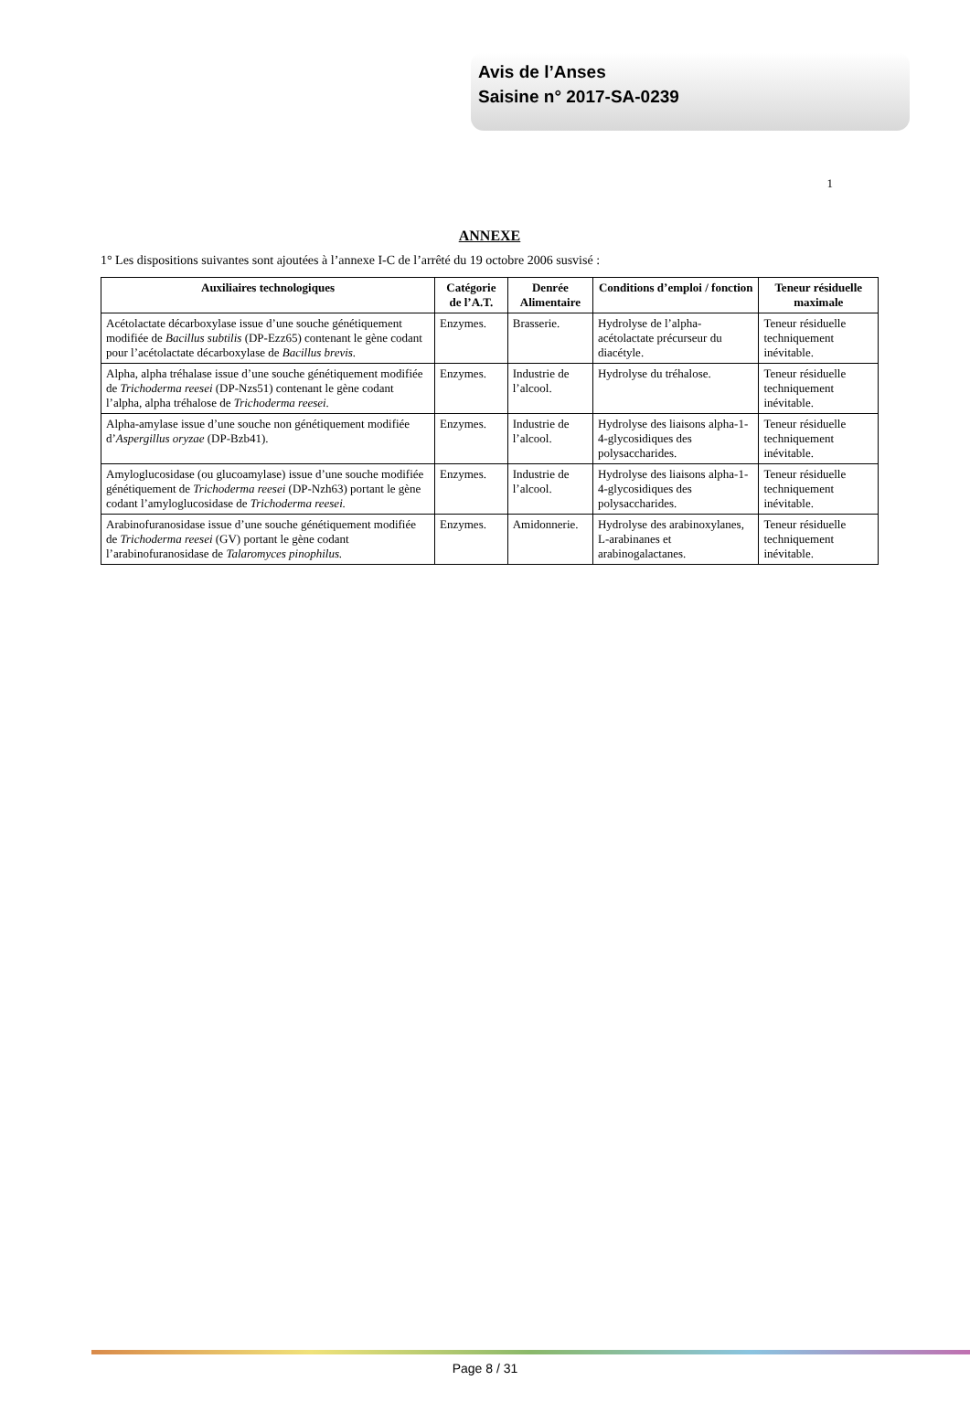Avis de l’Anses
Saisine n° 2017-SA-0239
1
ANNEXE
1° Les dispositions suivantes sont ajoutées à l’annexe I-C de l’arrêté du 19 octobre 2006 susvisé :
| Auxiliaires technologiques | Catégorie de l’A.T. | Denrée Alimentaire | Conditions d’emploi / fonction | Teneur résiduelle maximale |
| --- | --- | --- | --- | --- |
| Acétolactate décarboxylase issue d’une souche génétiquement modifiée de Bacillus subtilis (DP-Ezz65) contenant le gène codant pour l’acétolactate décarboxylase de Bacillus brevis. | Enzymes. | Brasserie. | Hydrolyse de l’alpha-acétolactate précurseur du diacétyle. | Teneur résiduelle techniquement inévitable. |
| Alpha, alpha tréhalase issue d’une souche génétiquement modifiée de Trichoderma reesei (DP-Nzs51) contenant le gène codant l’alpha, alpha tréhalose de Trichoderma reesei. | Enzymes. | Industrie de l’alcool. | Hydrolyse du tréhalose. | Teneur résiduelle techniquement inévitable. |
| Alpha-amylase issue d’une souche non génétiquement modifiée d’ Aspergillus oryzae (DP-Bzb41). | Enzymes. | Industrie de l’alcool. | Hydrolyse des liaisons alpha-1-4-glycosidiques des polysaccharides. | Teneur résiduelle techniquement inévitable. |
| Amyloglucosidase (ou glucoamylase) issue d’une souche modifiée génétiquement de Trichoderma reesei (DP-Nzh63) portant le gène codant l’amyloglucosidase de Trichoderma reesei. | Enzymes. | Industrie de l’alcool. | Hydrolyse des liaisons alpha-1-4-glycosidiques des polysaccharides. | Teneur résiduelle techniquement inévitable. |
| Arabinofuranosidase issue d’une souche génétiquement modifiée de Trichoderma reesei (GV) portant le gène codant l’arabinofuranosidase de Talaromyces pinophilus. | Enzymes. | Amidonnerie. | Hydrolyse des arabinoxylanes, L-arabinanes et arabinogalactanes. | Teneur résiduelle techniquement inévitable. |
Page 8 / 31